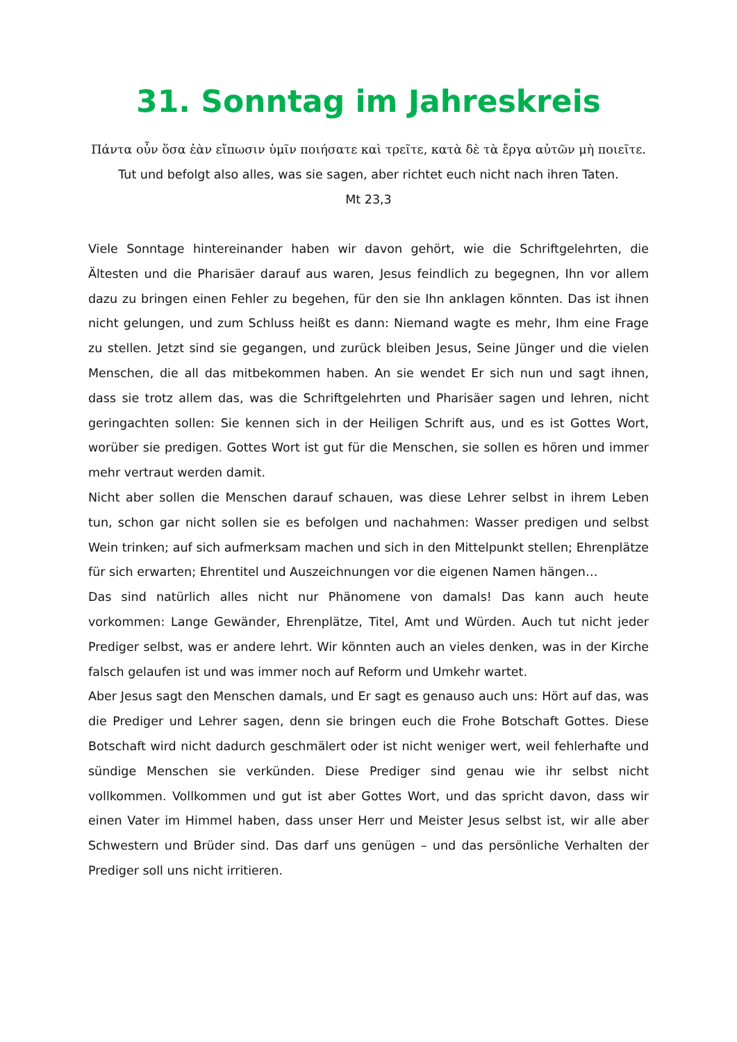31. Sonntag im Jahreskreis
Πάντα οὖν ὅσα ἐὰν εἴπωσιν ὑμῖν ποιήσατε καὶ τρεῖτε, κατὰ δὲ τὰ ἔργα αὐτῶν μὴ ποιεῖτε.
Tut und befolgt also alles, was sie sagen, aber richtet euch nicht nach ihren Taten.
Mt 23,3
Viele Sonntage hintereinander haben wir davon gehört, wie die Schriftgelehrten, die Ältesten und die Pharisäer darauf aus waren, Jesus feindlich zu begegnen, Ihn vor allem dazu zu bringen einen Fehler zu begehen, für den sie Ihn anklagen könnten. Das ist ihnen nicht gelungen, und zum Schluss heißt es dann: Niemand wagte es mehr, Ihm eine Frage zu stellen. Jetzt sind sie gegangen, und zurück bleiben Jesus, Seine Jünger und die vielen Menschen, die all das mitbekommen haben. An sie wendet Er sich nun und sagt ihnen, dass sie trotz allem das, was die Schriftgelehrten und Pharisäer sagen und lehren, nicht geringachten sollen: Sie kennen sich in der Heiligen Schrift aus, und es ist Gottes Wort, worüber sie predigen. Gottes Wort ist gut für die Menschen, sie sollen es hören und immer mehr vertraut werden damit.
Nicht aber sollen die Menschen darauf schauen, was diese Lehrer selbst in ihrem Leben tun, schon gar nicht sollen sie es befolgen und nachahmen: Wasser predigen und selbst Wein trinken; auf sich aufmerksam machen und sich in den Mittelpunkt stellen; Ehrenplätze für sich erwarten; Ehrentitel und Auszeichnungen vor die eigenen Namen hängen…
Das sind natürlich alles nicht nur Phänomene von damals! Das kann auch heute vorkommen: Lange Gewänder, Ehrenplätze, Titel, Amt und Würden. Auch tut nicht jeder Prediger selbst, was er andere lehrt. Wir könnten auch an vieles denken, was in der Kirche falsch gelaufen ist und was immer noch auf Reform und Umkehr wartet.
Aber Jesus sagt den Menschen damals, und Er sagt es genauso auch uns: Hört auf das, was die Prediger und Lehrer sagen, denn sie bringen euch die Frohe Botschaft Gottes. Diese Botschaft wird nicht dadurch geschmälert oder ist nicht weniger wert, weil fehlerhafte und sündige Menschen sie verkünden. Diese Prediger sind genau wie ihr selbst nicht vollkommen. Vollkommen und gut ist aber Gottes Wort, und das spricht davon, dass wir einen Vater im Himmel haben, dass unser Herr und Meister Jesus selbst ist, wir alle aber Schwestern und Brüder sind. Das darf uns genügen – und das persönliche Verhalten der Prediger soll uns nicht irritieren.